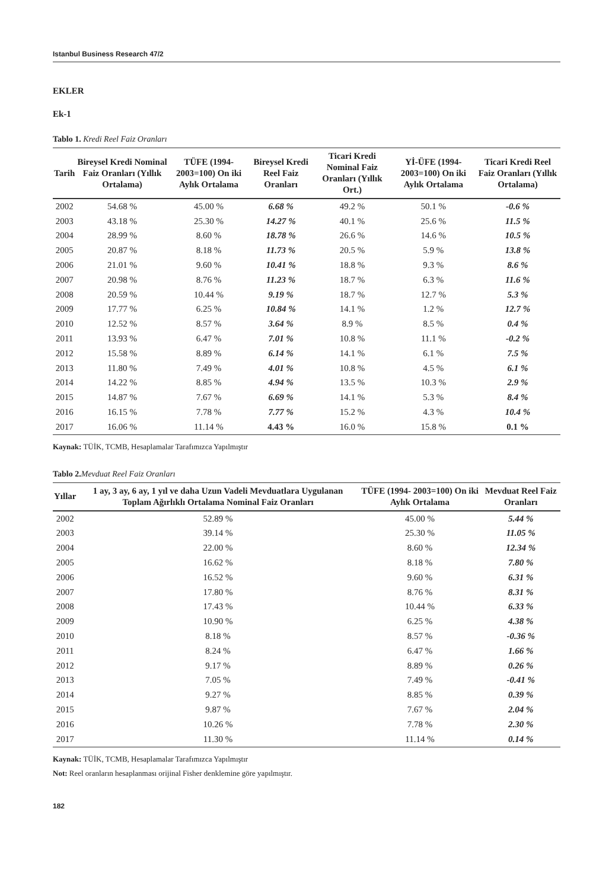Istanbul Business Research 47/2
EKLER
Ek-1
Tablo 1. Kredi Reel Faiz Oranları
| Tarih | Bireysel Kredi Nominal Faiz Oranları (Yıllık Ortalama) | TÜFE (1994-2003=100) On iki Aylık Ortalama | Bireysel Kredi Reel Faiz Oranları | Ticari Kredi Nominal Faiz Oranları (Yıllık Ort.) | Yİ-ÜFE (1994-2003=100) On iki Aylık Ortalama | Ticari Kredi Reel Faiz Oranları (Yıllık Ortalama) |
| --- | --- | --- | --- | --- | --- | --- |
| 2002 | 54.68 % | 45.00 % | 6.68 % | 49.2 % | 50.1 % | -0.6 % |
| 2003 | 43.18 % | 25.30 % | 14.27 % | 40.1 % | 25.6 % | 11.5 % |
| 2004 | 28.99 % | 8.60 % | 18.78 % | 26.6 % | 14.6 % | 10.5 % |
| 2005 | 20.87 % | 8.18 % | 11.73 % | 20.5 % | 5.9 % | 13.8 % |
| 2006 | 21.01 % | 9.60 % | 10.41 % | 18.8 % | 9.3 % | 8.6 % |
| 2007 | 20.98 % | 8.76 % | 11.23 % | 18.7 % | 6.3 % | 11.6 % |
| 2008 | 20.59 % | 10.44 % | 9.19 % | 18.7 % | 12.7 % | 5.3 % |
| 2009 | 17.77 % | 6.25 % | 10.84 % | 14.1 % | 1.2 % | 12.7 % |
| 2010 | 12.52 % | 8.57 % | 3.64 % | 8.9 % | 8.5 % | 0.4 % |
| 2011 | 13.93 % | 6.47 % | 7.01 % | 10.8 % | 11.1 % | -0.2 % |
| 2012 | 15.58 % | 8.89 % | 6.14 % | 14.1 % | 6.1 % | 7.5 % |
| 2013 | 11.80 % | 7.49 % | 4.01 % | 10.8 % | 4.5 % | 6.1 % |
| 2014 | 14.22 % | 8.85 % | 4.94 % | 13.5 % | 10.3 % | 2.9 % |
| 2015 | 14.87 % | 7.67 % | 6.69 % | 14.1 % | 5.3 % | 8.4 % |
| 2016 | 16.15 % | 7.78 % | 7.77 % | 15.2 % | 4.3 % | 10.4 % |
| 2017 | 16.06 % | 11.14 % | 4.43 % | 16.0 % | 15.8 % | 0.1 % |
Kaynak: TÜİK, TCMB, Hesaplamalar Tarafımızca Yapılmıştır
Tablo 2. Mevduat Reel Faiz Oranları
| Yıllar | 1 ay, 3 ay, 6 ay, 1 yıl ve daha Uzun Vadeli Mevduatlara Uygulanan Toplam Ağırlıklı Ortalama Nominal Faiz Oranları | TÜFE (1994- 2003=100) On iki Aylık Ortalama | Mevduat Reel Faiz Oranları |
| --- | --- | --- | --- |
| 2002 | 52.89 % | 45.00 % | 5.44 % |
| 2003 | 39.14 % | 25.30 % | 11.05 % |
| 2004 | 22.00 % | 8.60 % | 12.34 % |
| 2005 | 16.62 % | 8.18 % | 7.80 % |
| 2006 | 16.52 % | 9.60 % | 6.31 % |
| 2007 | 17.80 % | 8.76 % | 8.31 % |
| 2008 | 17.43 % | 10.44 % | 6.33 % |
| 2009 | 10.90 % | 6.25 % | 4.38 % |
| 2010 | 8.18 % | 8.57 % | -0.36 % |
| 2011 | 8.24 % | 6.47 % | 1.66 % |
| 2012 | 9.17 % | 8.89 % | 0.26 % |
| 2013 | 7.05 % | 7.49 % | -0.41 % |
| 2014 | 9.27 % | 8.85 % | 0.39 % |
| 2015 | 9.87 % | 7.67 % | 2.04 % |
| 2016 | 10.26 % | 7.78 % | 2.30 % |
| 2017 | 11.30 % | 11.14 % | 0.14 % |
Kaynak: TÜİK, TCMB, Hesaplamalar Tarafımızca Yapılmıştır
Not: Reel oranların hesaplanması orijinal Fisher denklemine göre yapılmıştır.
182